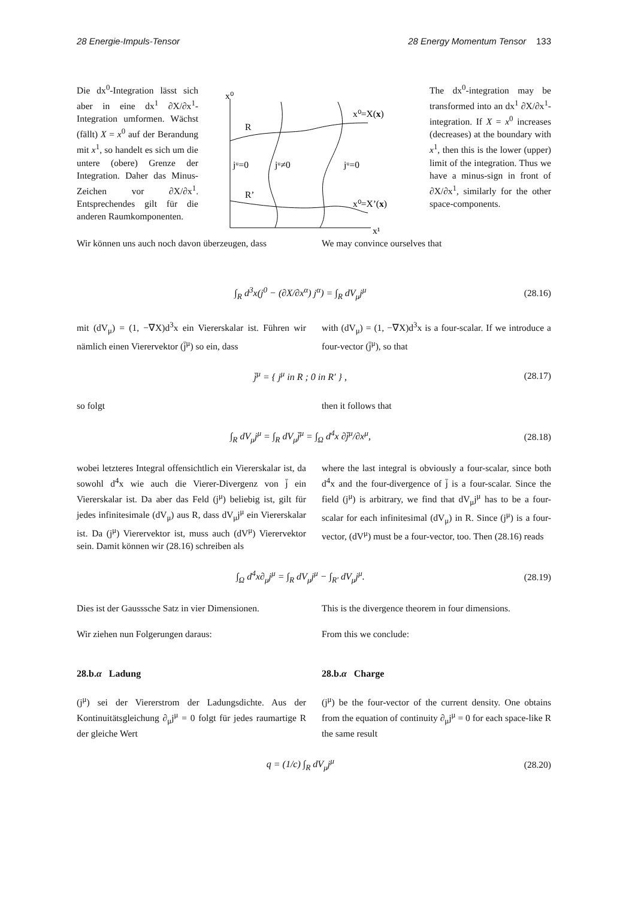28 Energie-Impuls-Tensor 28 Energy Momentum Tensor 133
Die dx<sup>0</sup>-Integration lässt sich aber in eine dx<sup>1</sup> ∂X/∂x<sup>1</sup>-Integration umformen. Wächst (fällt) X = x<sup>0</sup> auf der Berandung mit x<sup>1</sup>, so handelt es sich um die untere (obere) Grenze der Integration. Daher das Minus-Zeichen vor ∂X/∂x<sup>1</sup>. Entsprechendes gilt für die anderen Raumkomponenten.
x⁰
R
R’
jᵘ=0
jᵘ≠0
jᵘ=0
x⁰=X(x)
x⁰=X’(x)
x¹
The dx<sup>0</sup>-integration may be transformed into an dx<sup>1</sup> ∂X/∂x<sup>1</sup>-integration. If X = x<sup>0</sup> increases (decreases) at the boundary with x<sup>1</sup>, then this is the lower (upper) limit of the integration. Thus we have a minus-sign in front of ∂X/∂x<sup>1</sup>, similarly for the other space-components.
Wir können uns auch noch davon überzeugen, dass
We may convince ourselves that
∫<sub>R</sub> d<sup>3</sup>x(j<sup>0</sup> − (∂X/∂x<sup>α</sup>) j<sup>α</sup>) = ∫<sub>R</sub> dV<sub>μ</sub>j<sup>μ</sup> (28.16)
mit (dV<sub>μ</sub>) = (1, −∇X)d<sup>3</sup>x ein Viererskalar ist. Führen wir nämlich einen Vierervektor (j̄<sup>μ</sup>) so ein, dass
with (dV<sub>μ</sub>) = (1, −∇X)d<sup>3</sup>x is a four-scalar. If we introduce a four-vector (j̄<sup>μ</sup>), so that
j̄<sup>μ</sup> = { j<sup>μ</sup> in R ; 0 in R′ } , (28.17)
so folgt then it follows that
∫<sub>R</sub> dV<sub>μ</sub>j<sup>μ</sup> = ∫<sub>R</sub> dV<sub>μ</sub>j̄<sup>μ</sup> = ∫<sub>Ω</sub> d<sup>4</sup>x ∂j̄<sup>μ</sup>/∂x<sup>μ</sup>, (28.18)
wobei letzteres Integral offensichtlich ein Viererskalar ist, da sowohl d<sup>4</sup>x wie auch die Vierer-Divergenz von j̄ ein Viererskalar ist. Da aber das Feld (j<sup>μ</sup>) beliebig ist, gilt für jedes infinitesimale (dV<sub>μ</sub>) aus R, dass dV<sub>μ</sub>j<sup>μ</sup> ein Viererskalar ist. Da (j<sup>μ</sup>) Vierervektor ist, muss auch (dV<sup>μ</sup>) Vierervektor sein. Damit können wir (28.16) schreiben als
where the last integral is obviously a four-scalar, since both d<sup>4</sup>x and the four-divergence of j̄ is a four-scalar. Since the field (j<sup>μ</sup>) is arbitrary, we find that dV<sub>μ</sub>j<sup>μ</sup> has to be a four-scalar for each infinitesimal (dV<sub>μ</sub>) in R. Since (j<sup>μ</sup>) is a four-vector, (dV<sup>μ</sup>) must be a four-vector, too. Then (28.16) reads
∫<sub>Ω</sub> d<sup>4</sup>x∂<sub>μ</sub>j<sup>μ</sup> = ∫<sub>R</sub> dV<sub>μ</sub>j<sup>μ</sup> − ∫<sub>R′</sub> dV<sub>μ</sub>j<sup>μ</sup>. (28.19)
Dies ist der Gausssche Satz in vier Dimensionen.
This is the divergence theorem in four dimensions.
Wir ziehen nun Folgerungen daraus: From this we conclude:
28.b.α Ladung 28.b.α Charge
(j<sup>μ</sup>) sei der Viererstrom der Ladungsdichte. Aus der Kontinuitätsgleichung ∂<sub>μ</sub>j<sup>μ</sup> = 0 folgt für jedes raumartige R der gleiche Wert
(j<sup>μ</sup>) be the four-vector of the current density. One obtains from the equation of continuity ∂<sub>μ</sub>j<sup>μ</sup> = 0 for each space-like R the same result
q = (1/c) ∫<sub>R</sub> dV<sub>μ</sub>j<sup>μ</sup> (28.20)